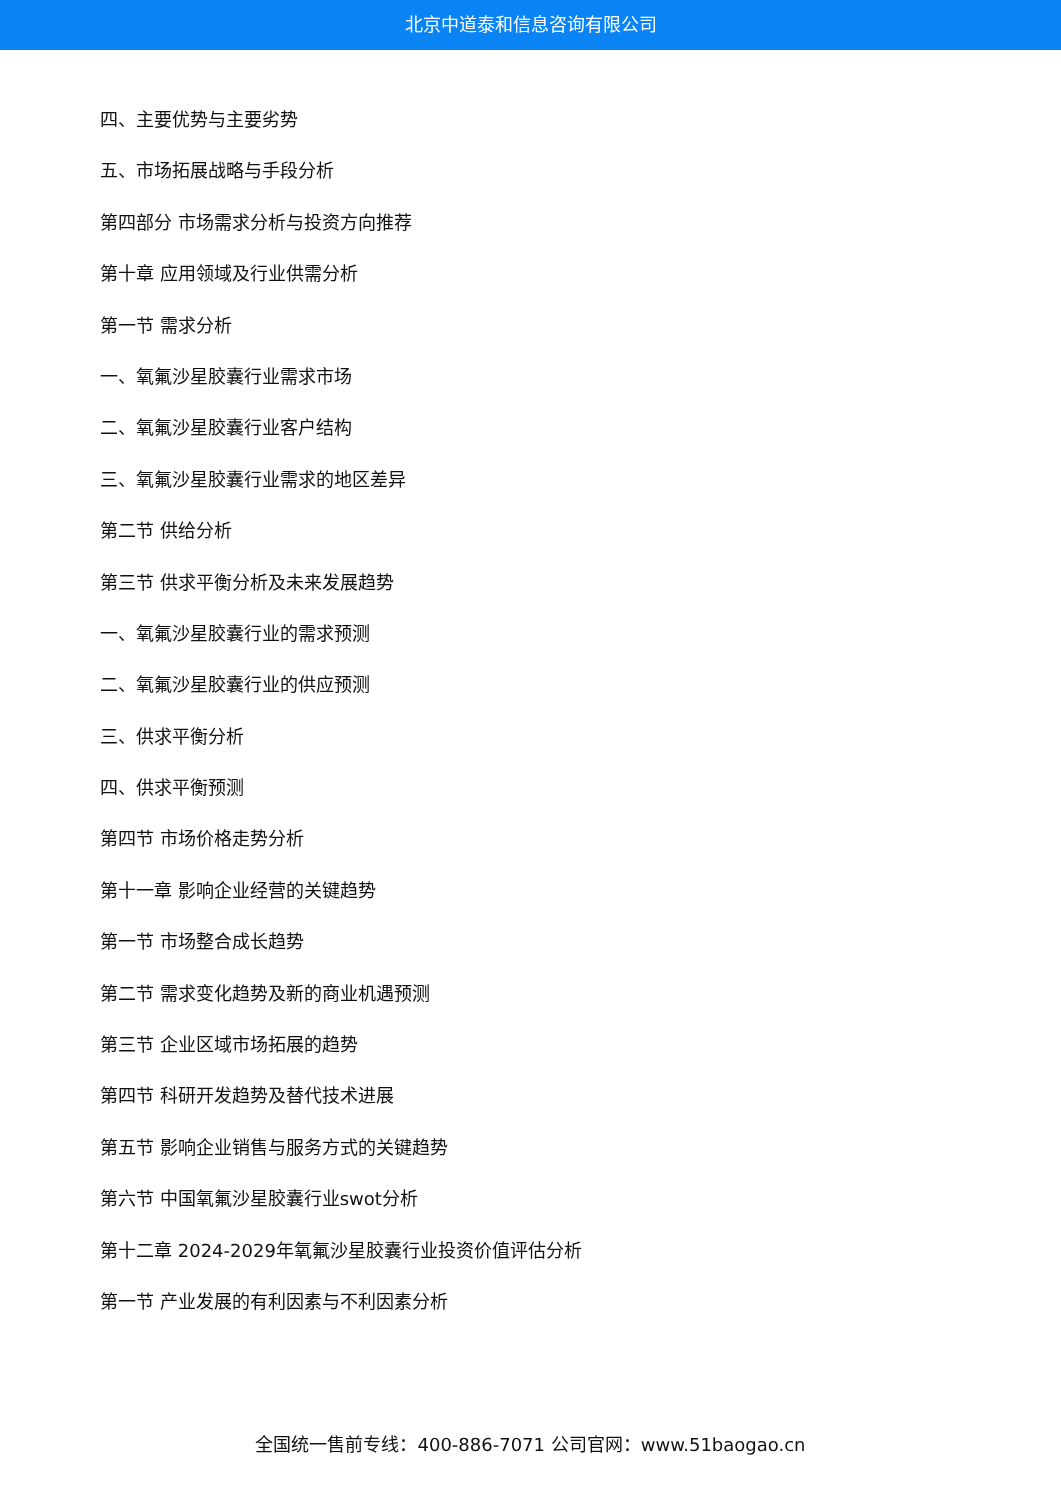北京中道泰和信息咨询有限公司
四、主要优势与主要劣势
五、市场拓展战略与手段分析
第四部分 市场需求分析与投资方向推荐
第十章 应用领域及行业供需分析
第一节 需求分析
一、氧氟沙星胶囊行业需求市场
二、氧氟沙星胶囊行业客户结构
三、氧氟沙星胶囊行业需求的地区差异
第二节 供给分析
第三节 供求平衡分析及未来发展趋势
一、氧氟沙星胶囊行业的需求预测
二、氧氟沙星胶囊行业的供应预测
三、供求平衡分析
四、供求平衡预测
第四节 市场价格走势分析
第十一章 影响企业经营的关键趋势
第一节 市场整合成长趋势
第二节 需求变化趋势及新的商业机遇预测
第三节 企业区域市场拓展的趋势
第四节 科研开发趋势及替代技术进展
第五节 影响企业销售与服务方式的关键趋势
第六节 中国氧氟沙星胶囊行业swot分析
第十二章 2024-2029年氧氟沙星胶囊行业投资价值评估分析
第一节 产业发展的有利因素与不利因素分析
全国统一售前专线：400-886-7071 公司官网：www.51baogao.cn